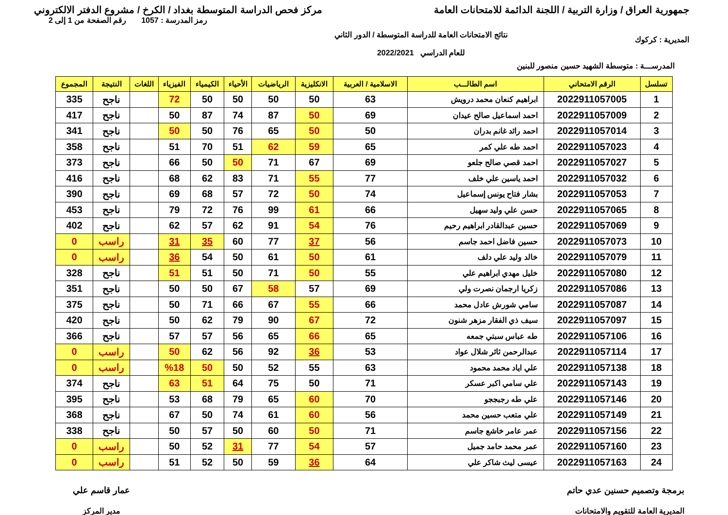جمهورية العراق / وزارة التربية / اللجنة الدائمة للامتحانات العامة
مركز فحص الدراسة المتوسطة بغداد / الكرخ / مشروع الدفتر الالكتروني
المديرية : كركوك
نتائج الامتحانات العامة للدراسة المتوسطة / الدور الثاني
للعام الدراسي 2022/2021
رمز المدرسة : 1057 رقم الصفحة من 1 إلى 2
المدرســـة : متوسطة الشهيد حسين منصور للبنين
| تسلسل | الرقم الامتحاني | اسم الطالـــب | الاسلامية / العربية | الانكليزية | الرياضيات | الأحياء | الكيمياء | الفيزياء | اللغات | النتيجة | المجموع |
| --- | --- | --- | --- | --- | --- | --- | --- | --- | --- | --- | --- |
| 1 | 2022911057005 | ابراهيم كنعان محمد درويش | 63 | 50 | 50 | 50 | 50 | 72 | | ناجح | 335 |
| 2 | 2022911057009 | احمد اسماعيل صالح عيدان | 69 | 50 | 87 | 74 | 87 | 50 | | ناجح | 417 |
| 3 | 2022911057014 | احمد رائد غانم بدران | 50 | 50 | 65 | 76 | 50 | 50 | | ناجح | 341 |
| 4 | 2022911057023 | احمد طه علي كمر | 65 | 59 | 62 | 51 | 70 | 51 | | ناجح | 358 |
| 5 | 2022911057027 | احمد قصي صالح جلعو | 69 | 67 | 71 | 50 | 50 | 66 | | ناجح | 373 |
| 6 | 2022911057032 | احمد ياسين علي خلف | 77 | 55 | 71 | 83 | 62 | 68 | | ناجح | 416 |
| 7 | 2022911057053 | بشار فتاح يونس إسماعيل | 74 | 50 | 72 | 57 | 68 | 69 | | ناجح | 390 |
| 8 | 2022911057065 | حسن علي وليد سهيل | 66 | 61 | 99 | 76 | 72 | 79 | | ناجح | 453 |
| 9 | 2022911057069 | حسين عبدالقادر ابراهيم رحيم | 76 | 54 | 91 | 62 | 57 | 62 | | ناجح | 402 |
| 10 | 2022911057073 | حسين فاضل احمد جاسم | 56 | 37 | 77 | 60 | 35 | 31 | | راسب | 0 |
| 11 | 2022911057079 | خالد وليد علي دلف | 61 | 50 | 61 | 50 | 54 | 36 | | راسب | 0 |
| 12 | 2022911057080 | خليل مهدي ابراهيم علي | 55 | 50 | 71 | 50 | 51 | 51 | | ناجح | 328 |
| 13 | 2022911057086 | زكريا ارجمان نصرت ولي | 69 | 57 | 58 | 67 | 50 | 50 | | ناجح | 351 |
| 14 | 2022911057087 | سامي شورش عادل محمد | 66 | 55 | 67 | 66 | 71 | 50 | | ناجح | 375 |
| 15 | 2022911057097 | سيف ذي الفقار مزهر شنون | 72 | 67 | 90 | 79 | 62 | 50 | | ناجح | 420 |
| 16 | 2022911057106 | طه عباس سبتي جمعه | 65 | 66 | 65 | 56 | 57 | 57 | | ناجح | 366 |
| 17 | 2022911057114 | عبدالرحمن ثائر شلال عواد | 53 | 36 | 92 | 56 | 62 | 50 | | راسب | 0 |
| 18 | 2022911057138 | علي اياد محمد محمود | 63 | 55 | 52 | 50 | 50 | %18 | | راسب | 0 |
| 19 | 2022911057143 | علي سامي اكبر عسكر | 71 | 50 | 75 | 64 | 51 | 63 | | ناجح | 374 |
| 20 | 2022911057146 | علي طه رجبججو | 70 | 60 | 65 | 79 | 68 | 53 | | ناجح | 395 |
| 21 | 2022911057149 | علي متعب حسين محمد | 56 | 60 | 61 | 74 | 50 | 67 | | ناجح | 368 |
| 22 | 2022911057156 | عمر عامر خاشع جاسم | 71 | 50 | 60 | 50 | 57 | 50 | | ناجح | 338 |
| 23 | 2022911057160 | عمر محمد حامد جميل | 57 | 54 | 77 | 31 | 52 | 50 | | راسب | 0 |
| 24 | 2022911057163 | عيسى ليث شاكر علي | 64 | 36 | 59 | 50 | 52 | 51 | | راسب | 0 |
برمجة وتصميم حسنين عدي حاتم
المديرية العامة للتقويم والامتحانات
عمار قاسم علي
مدير المركز